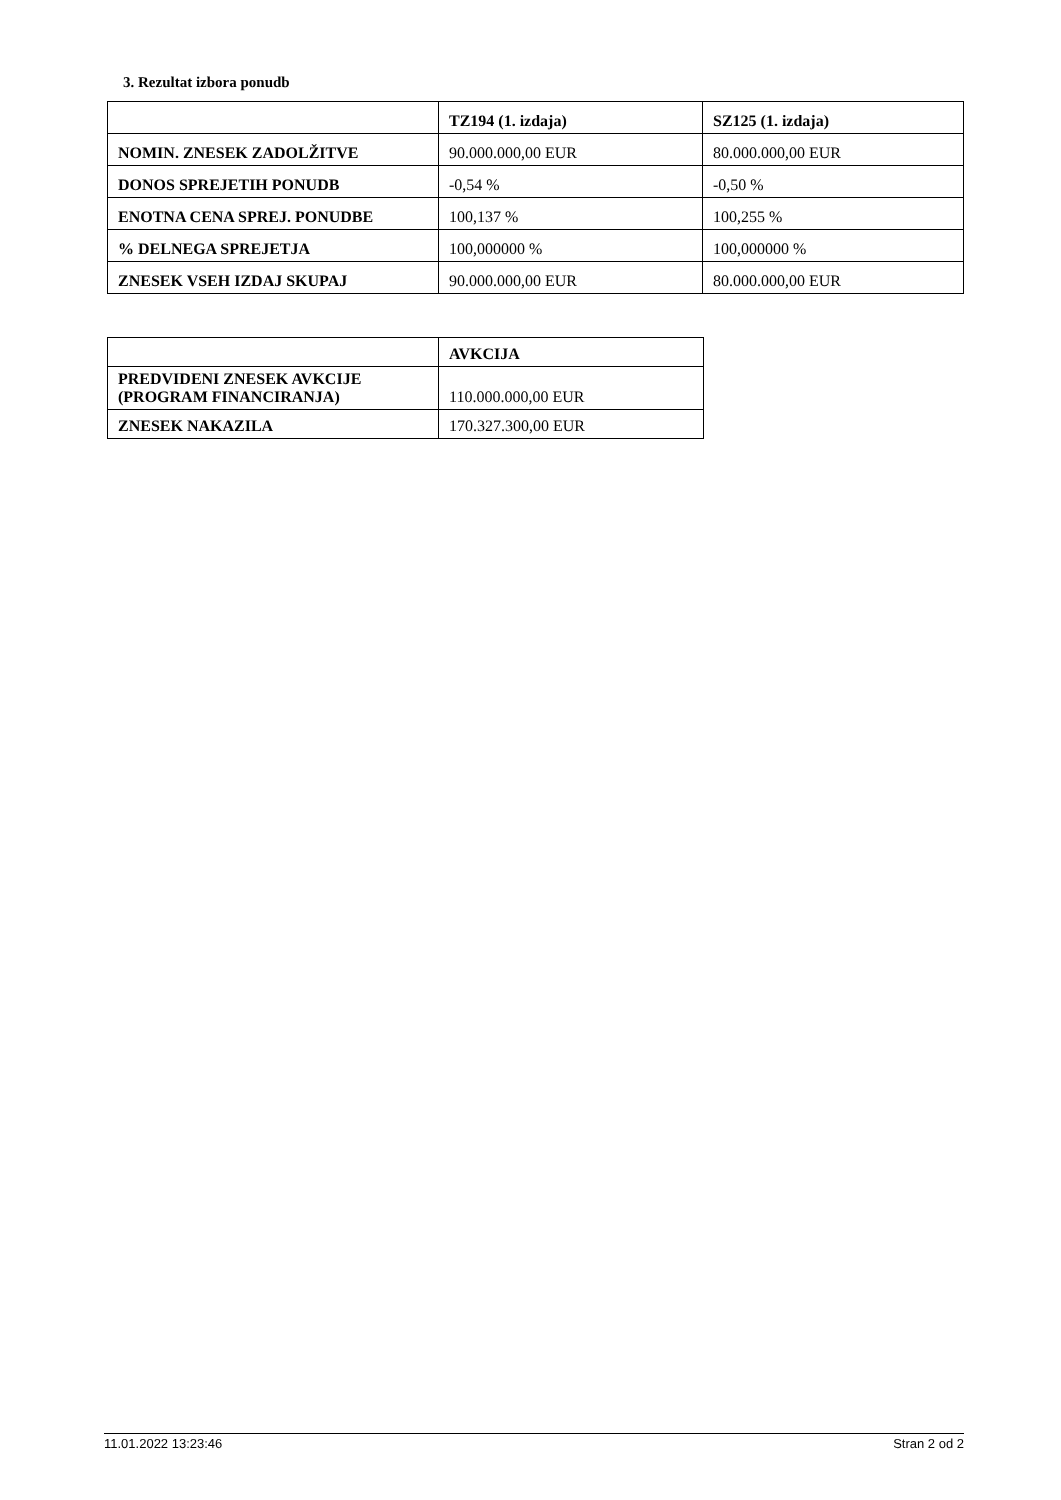3. Rezultat izbora ponudb
| | TZ194 (1. izdaja) | SZ125 (1. izdaja) |
| --- | --- | --- |
| NOMIN. ZNESEK ZADOLŽITVE | 90.000.000,00 EUR | 80.000.000,00 EUR |
| DONOS SPREJETIH PONUDB | -0,54 % | -0,50 % |
| ENOTNA CENA SPREJ. PONUDBE | 100,137 % | 100,255 % |
| % DELNEGA SPREJETJA | 100,000000 % | 100,000000 % |
| ZNESEK VSEH IZDAJ SKUPAJ | 90.000.000,00 EUR | 80.000.000,00 EUR |
| | AVKCIJA |
| --- | --- |
| PREDVIDENI ZNESEK AVKCIJE (PROGRAM FINANCIRANJA) | 110.000.000,00 EUR |
| ZNESEK NAKAZILA | 170.327.300,00 EUR |
11.01.2022 13:23:46 Stran 2 od 2